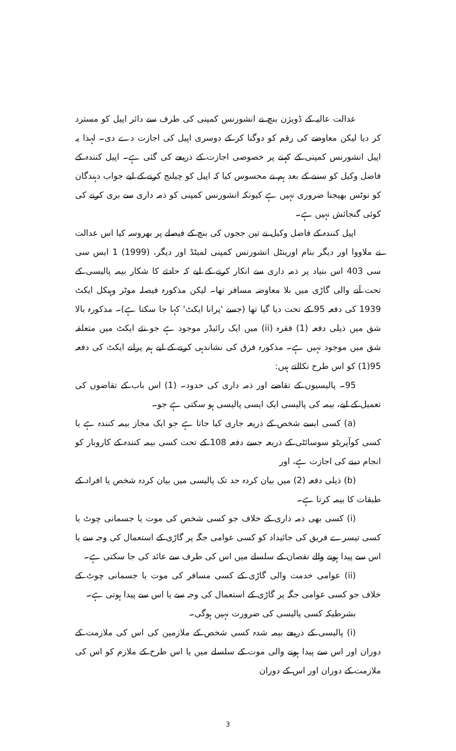عدالت عالیہ کے ڈویژن بنچ نے انشورنس کمپنی کی طرف سے دائر اپیل کو مسترد کر دیا لیکن معاوضے کی رقم کو دوگنا کر کے دوسری اپیل کی اجازت دے دی۔ لہذا یہ اپیل انشورنس کمپنی کے کہنے پر خصوصی اجازت کے ذریعے کی گئی ہے۔ اپیل کنندہ کے فاضل وکیل کو سننے کے بعد ہم نے محسوس کیا کہ اپیل کو چیلنج کرنے کے لیے جواب دہندگان کو نوٹس بھیجنا ضروری نہیں ہے کیونکہ انشورنس کمپنی کو ذمہ داری سے بری کرنے کی کوئی گنجائش نہیں ہے۔
اپیل کنندہ کے فاضل وکیل نے تین ججوں کی بنچ کے فیصلے پر بھروسہ کیا اس عدالت نے ملاووا اور دیگر بنام اورینٹل انشورنس کمپنی لمیٹڈ اور دیگر، (1999) 1 ایس سی سی 403 اس بنیاد پر ذمہ داری سے انکار کرنے کے لیے کہ حادثے کا شکار بیمہ پالیسی کے تحت آنے والی گاڑی میں بلا معاوضہ مسافر تھا۔ لیکن مذکورہ فیصلہ موٹر وہیکل ایکٹ 1939 کی دفعہ 95 کے تحت دیا گیا تھا (جسے 'پرانا ایکٹ' کہا جا سکتا ہے)۔ مذکورہ بالا شق میں ذیلی دفعہ (1) فقرہ (ii) میں ایک رائیڈر موجود ہے جو نئے ایکٹ میں متعلقہ شق میں موجود نہیں ہے۔ مذکورہ فرق کی نشاندہی کرنے کے لیے ہم پرانے ایکٹ کی دفعہ 95(1) کو اس طرح نکالتے ہیں:
95۔ پالیسیوں کے تقاضے اور ذمہ داری کی حدود۔ (1) اس باب کے تقاضوں کی تعمیل کے لیے، بیمہ کی پالیسی ایک ایسی پالیسی ہو سکتی ہے جو۔
(a) کسی ایسے شخص کے ذریعہ جاری کیا جاتا ہے جو ایک مجاز بیمہ کنندہ ہے یا کسی کوآپریٹو سوسائٹی کے ذریعہ جسے دفعہ 108 کے تحت کسی بیمہ کنندہ کے کاروبار کو انجام دینے کی اجازت ہے، اور
(b) ذیلی دفعہ (2) میں بیان کردہ حد تک پالیسی میں بیان کردہ شخص یا افراد کے طبقات کا بیمہ کرتا ہے۔
(i) کسی بھی ذمہ داری کے خلاف جو کسی شخص کی موت یا جسمانی چوٹ یا کسی تیسرے فریق کی جائیداد کو کسی عوامی جگہ پر گاڑی کے استعمال کی وجہ سے یا اس سے پیدا ہونے والے نقصان کے سلسلے میں اس کی طرف سے عائد کی جا سکتی ہے۔
(ii) عوامی خدمت والی گاڑی کے کسی مسافر کی موت یا جسمانی چوٹ کے خلاف جو کسی عوامی جگہ پر گاڑی کے استعمال کی وجہ سے یا اس سے پیدا ہوتی ہے۔
بشرطیکہ کسی پالیسی کی ضرورت نہیں ہوگی۔
(i) پالیسی کے ذریعے بیمہ شدہ کسی شخص کے ملازمین کی اس کی ملازمت کے دوران اور اس سے پیدا ہونے والی موت کے سلسلے میں یا اس طرح کے ملازم کو اس کی ملازمت کے دوران اور اس کے دوران
3